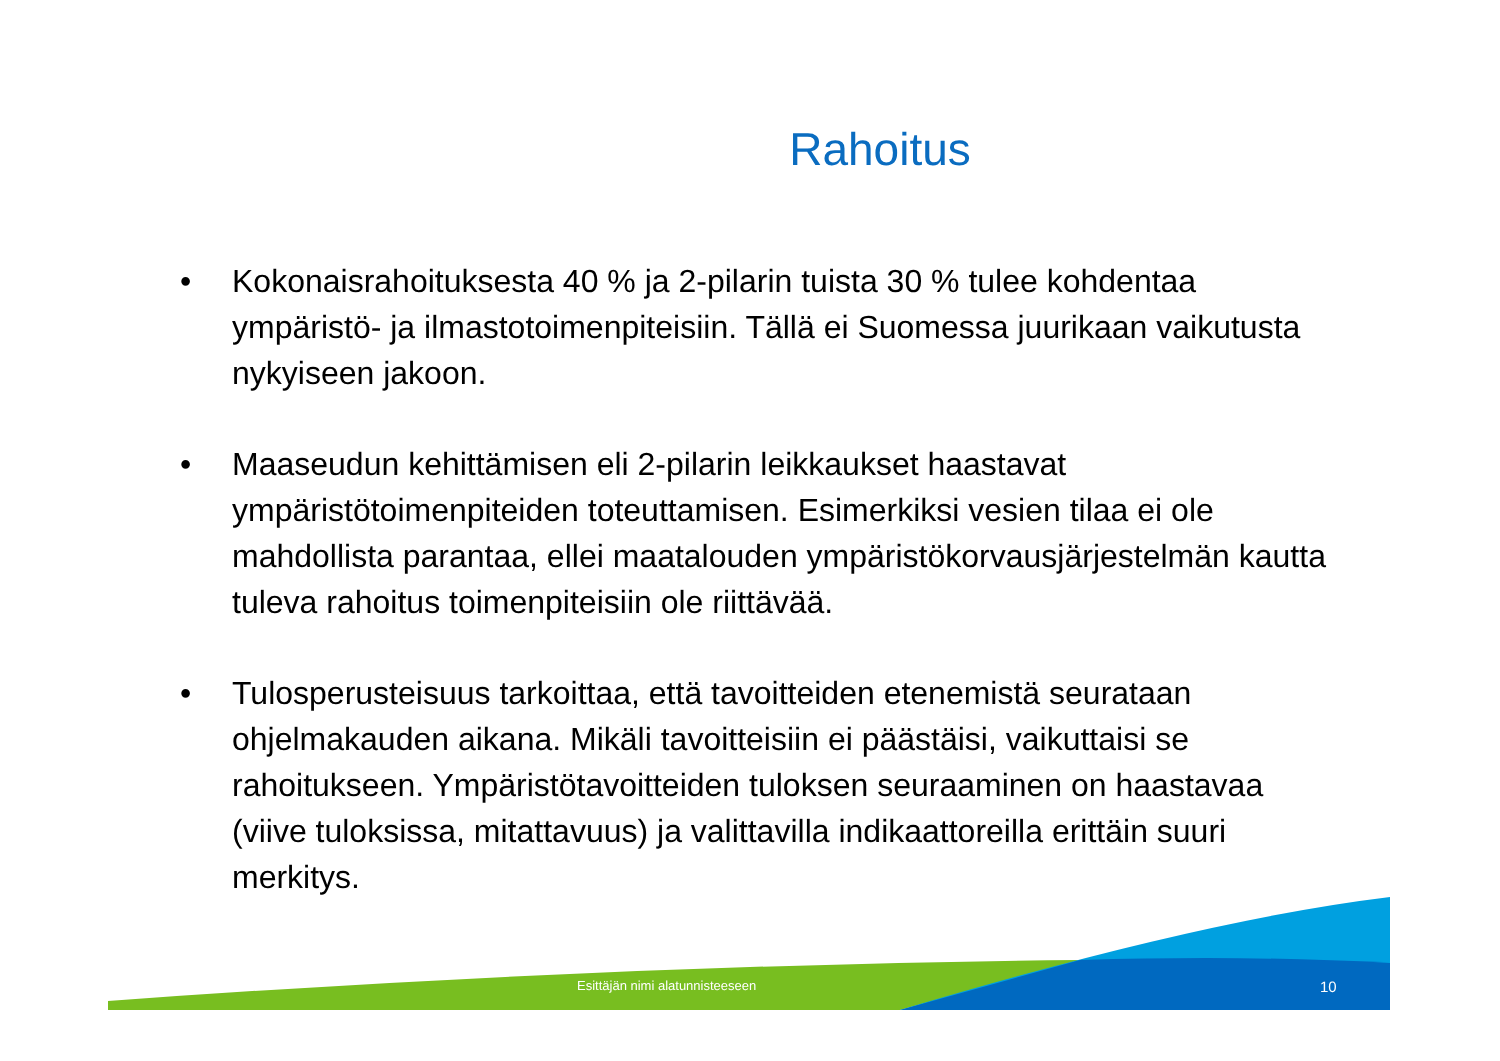Rahoitus
• Kokonaisrahoituksesta 40 % ja 2-pilarin tuista 30 % tulee kohdentaa ympäristö- ja ilmastotoimenpiteisiin. Tällä ei Suomessa juurikaan vaikutusta nykyiseen jakoon.
• Maaseudun kehittämisen eli 2-pilarin leikkaukset haastavat ympäristötoimenpiteiden toteuttamisen. Esimerkiksi vesien tilaa ei ole mahdollista parantaa, ellei maatalouden ympäristökorvausjärjestelmän kautta tuleva rahoitus toimenpiteisiin ole riittävää.
• Tulosperusteisuus tarkoittaa, että tavoitteiden etenemistä seurataan ohjelmakauden aikana. Mikäli tavoitteisiin ei päästäisi, vaikuttaisi se rahoitukseen. Ympäristötavoitteiden tuloksen seuraaminen on haastavaa (viive tuloksissa, mitattavuus) ja valittavilla indikaattoreilla erittäin suuri merkitys.
Esittäjän nimi alatunnisteeseen 10